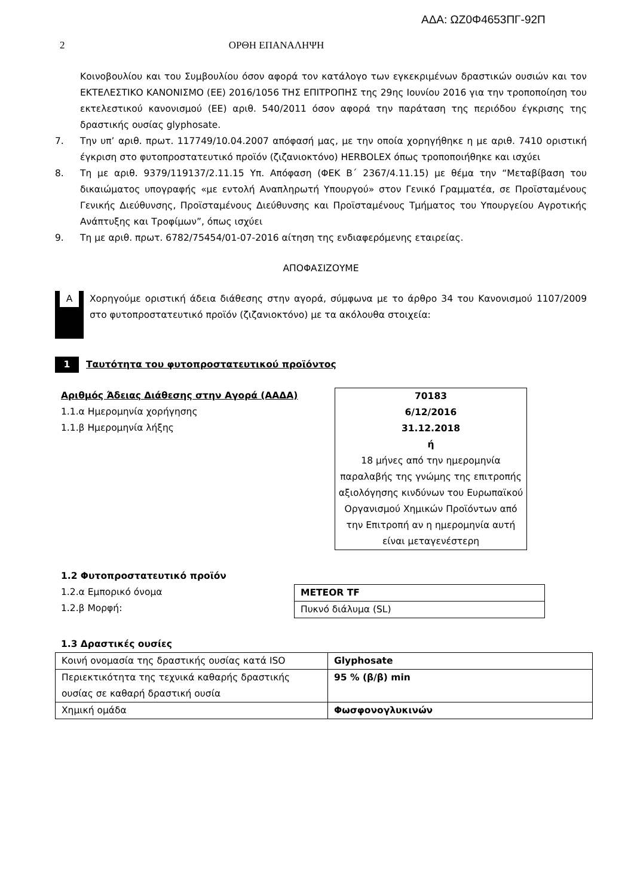ΑΔΑ: ΩΖ0Φ4653ΠΓ-92Π
2 ΟΡΘΗ ΕΠΑΝΑΛΗΨΗ
Κοινοβουλίου και του Συμβουλίου όσον αφορά τον κατάλογο των εγκεκριμένων δραστικών ουσιών και τον ΕΚΤΕΛΕΣΤΙΚΟ ΚΑΝΟΝΙΣΜΟ (ΕΕ) 2016/1056 ΤΗΣ ΕΠΙΤΡΟΠΗΣ της 29ης Ιουνίου 2016 για την τροποποίηση του εκτελεστικού κανονισμού (ΕΕ) αριθ. 540/2011 όσον αφορά την παράταση της περιόδου έγκρισης της δραστικής ουσίας glyphosate.
7. Την υπ’ αριθ. πρωτ. 117749/10.04.2007 απόφασή μας, με την οποία χορηγήθηκε η με αριθ. 7410 οριστική έγκριση στο φυτοπροστατευτικό προϊόν (ζιζανιοκτόνο) HERBOLEX όπως τροποποιήθηκε και ισχύει
8. Τη με αριθ. 9379/119137/2.11.15 Υπ. Απόφαση (ΦΕΚ Β΄ 2367/4.11.15) με θέμα την “Μεταβίβαση του δικαιώματος υπογραφής «με εντολή Αναπληρωτή Υπουργού» στον Γενικό Γραμματέα, σε Προϊσταμένους Γενικής Διεύθυνσης, Προϊσταμένους Διεύθυνσης και Προϊσταμένους Τμήματος του Υπουργείου Αγροτικής Ανάπτυξης και Τροφίμων”, όπως ισχύει
9. Τη με αριθ. πρωτ. 6782/75454/01-07-2016 αίτηση της ενδιαφερόμενης εταιρείας.
ΑΠΟΦΑΣΙΖΟΥΜΕ
A
Χορηγούμε οριστική άδεια διάθεσης στην αγορά, σύμφωνα με το άρθρο 34 του Κανονισμού 1107/2009 στο φυτοπροστατευτικό προϊόν (ζιζανιοκτόνο) με τα ακόλουθα στοιχεία:
1 Ταυτότητα του φυτοπροστατευτικού προϊόντος
Αριθμός Άδειας Διάθεσης στην Αγορά (ΑΑΔΑ)
1.1.α Ημερομηνία χορήγησης
1.1.β Ημερομηνία λήξης
70183
6/12/2016
31.12.2018
ή
18 μήνες από την ημερομηνία παραλαβής της γνώμης της επιτροπής αξιολόγησης κινδύνων του Ευρωπαϊκού Οργανισμού Χημικών Προϊόντων από την Επιτροπή αν η ημερομηνία αυτή είναι μεταγενέστερη
1.2 Φυτοπροστατευτικό προϊόν
1.2.α Εμπορικό όνομα
1.2.β Μορφή:
| METEOR TF |
| Πυκνό διάλυμα (SL) |
1.3 Δραστικές ουσίες
| Κοινή ονομασία της δραστικής ουσίας κατά ISO | Glyphosate |
| Περιεκτικότητα της τεχνικά καθαρής δραστικής ουσίας σε καθαρή δραστική ουσία | 95 % (β/β) min |
| Χημική ομάδα | Φωσφονογλυκινών |